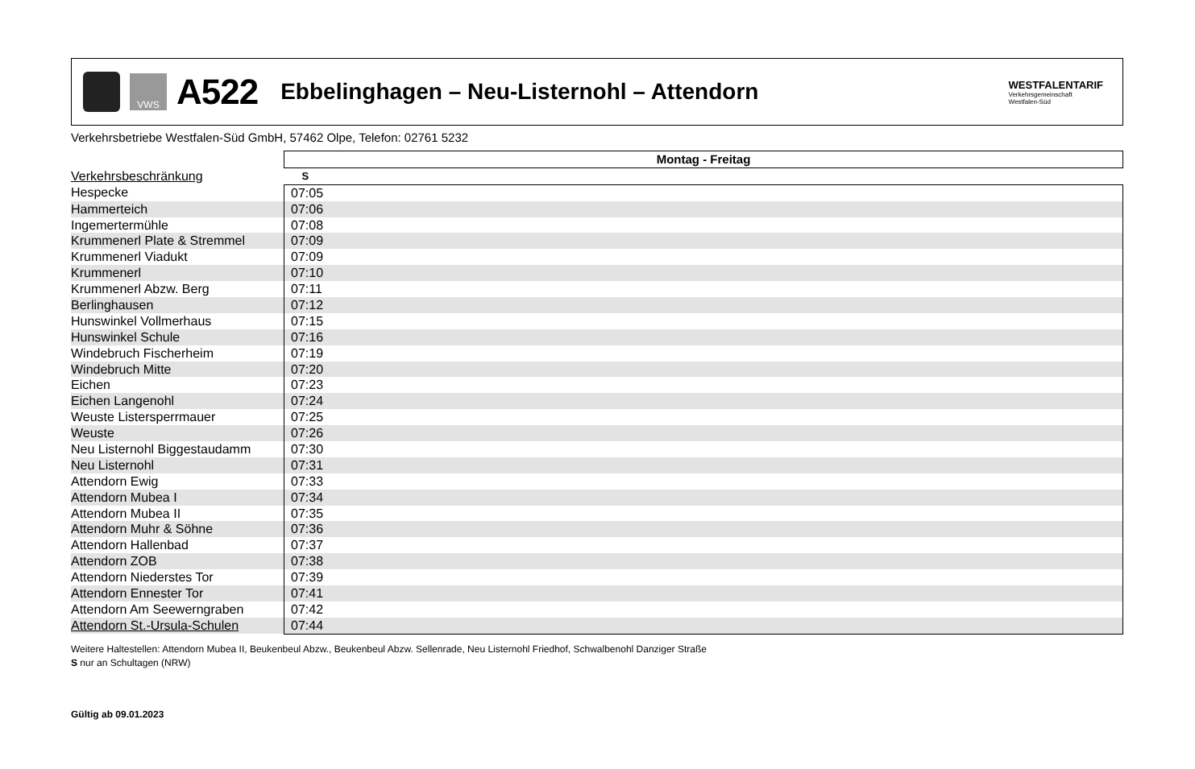VWS
A522
Ebbelinghagen – Neu-Listernohl – Attendorn
WESTFALENTARIF
Verkehrsgemeinschaft
Westfalen-Süd
Verkehrsbetriebe Westfalen-Süd GmbH, 57462 Olpe, Telefon: 02761 5232
| | Montag - Freitag |
| Verkehrsbeschränkung | S |
| Hespecke | 07:05 |
| Hammerteich | 07:06 |
| Ingemertermühle | 07:08 |
| Krummenerl Plate & Stremmel | 07:09 |
| Krummenerl Viadukt | 07:09 |
| Krummenerl | 07:10 |
| Krummenerl Abzw. Berg | 07:11 |
| Berlinghausen | 07:12 |
| Hunswinkel Vollmerhaus | 07:15 |
| Hunswinkel Schule | 07:16 |
| Windebruch Fischerheim | 07:19 |
| Windebruch Mitte | 07:20 |
| Eichen | 07:23 |
| Eichen Langenohl | 07:24 |
| Weuste Listersperrmauer | 07:25 |
| Weuste | 07:26 |
| Neu Listernohl Biggestaudamm | 07:30 |
| Neu Listernohl | 07:31 |
| Attendorn Ewig | 07:33 |
| Attendorn Mubea I | 07:34 |
| Attendorn Mubea II | 07:35 |
| Attendorn Muhr & Söhne | 07:36 |
| Attendorn Hallenbad | 07:37 |
| Attendorn ZOB | 07:38 |
| Attendorn Niederstes Tor | 07:39 |
| Attendorn Ennester Tor | 07:41 |
| Attendorn Am Seewerngraben | 07:42 |
| Attendorn St.-Ursula-Schulen | 07:44 |
Weitere Haltestellen: Attendorn Mubea II, Beukenbeul Abzw., Beukenbeul Abzw. Sellenrade, Neu Listernohl Friedhof, Schwalbenohl Danziger Straße
S nur an Schultagen (NRW)
Gültig ab 09.01.2023